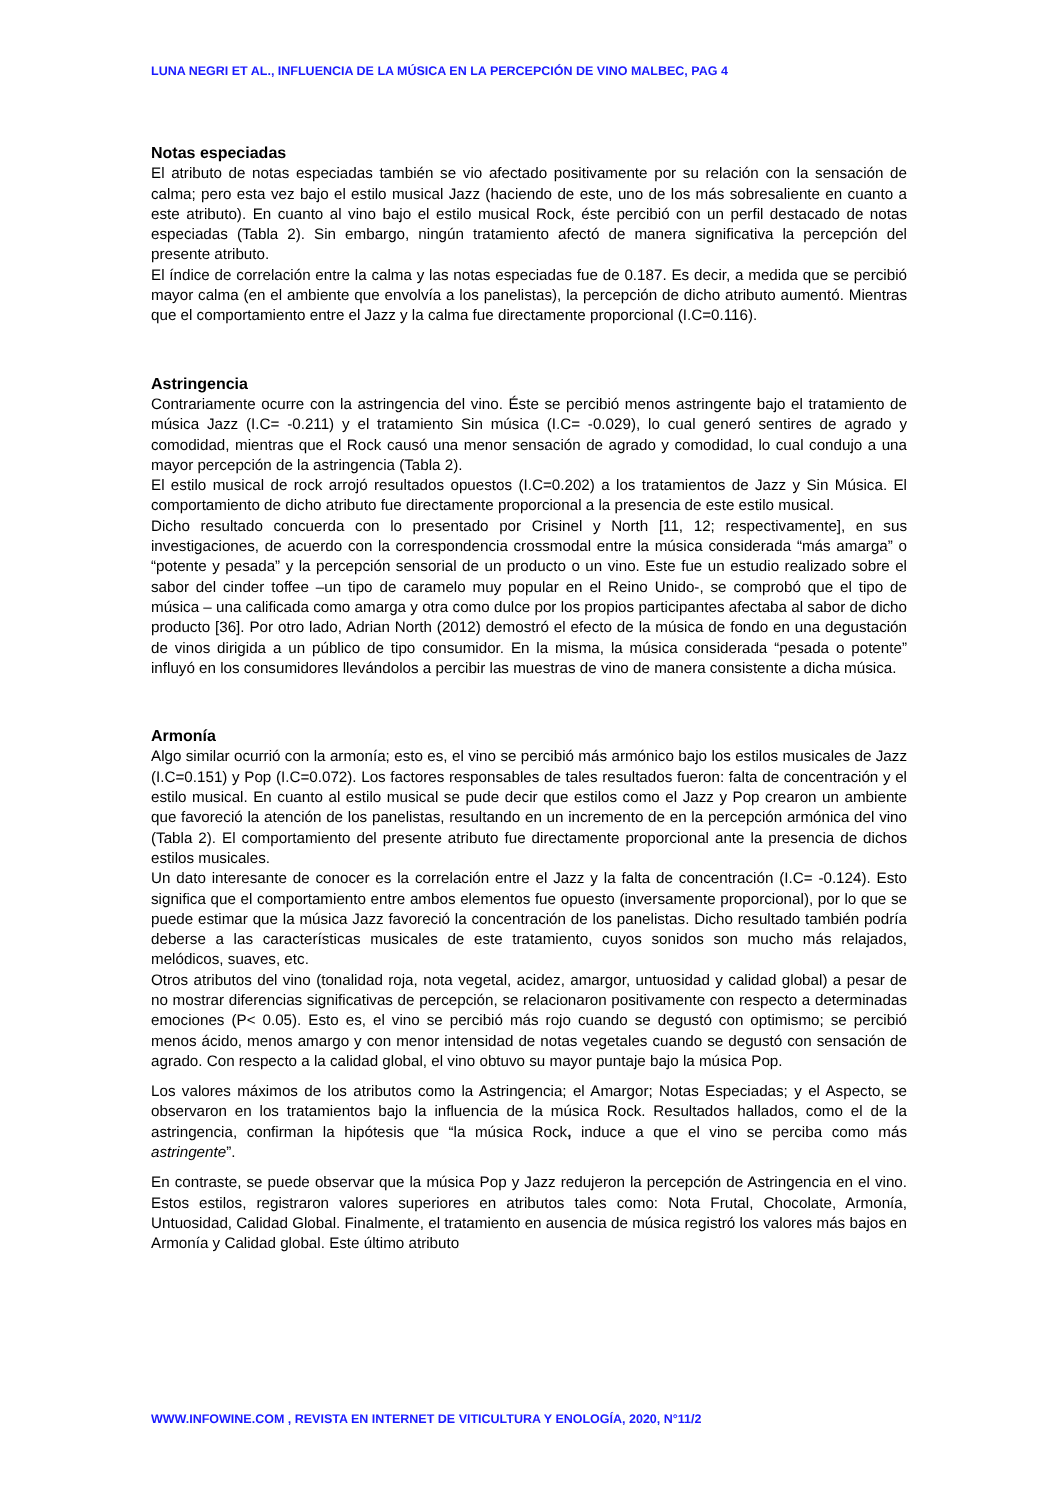LUNA NEGRI ET AL., INFLUENCIA DE LA MÚSICA EN LA PERCEPCIÓN DE VINO MALBEC, PAG 4
Notas especiadas
El atributo de notas especiadas también se vio afectado positivamente por su relación con la sensación de calma; pero esta vez bajo el estilo musical Jazz (haciendo de este, uno de los más sobresaliente en cuanto a este atributo). En cuanto al vino bajo el estilo musical Rock, éste percibió con un perfil destacado de notas especiadas (Tabla 2). Sin embargo, ningún tratamiento afectó de manera significativa la percepción del presente atributo.
El índice de correlación entre la calma y las notas especiadas fue de 0.187. Es decir, a medida que se percibió mayor calma (en el ambiente que envolvía a los panelistas), la percepción de dicho atributo aumentó. Mientras que el comportamiento entre el Jazz y la calma fue directamente proporcional (I.C=0.116).
Astringencia
Contrariamente ocurre con la astringencia del vino. Éste se percibió menos astringente bajo el tratamiento de música Jazz (I.C= -0.211) y el tratamiento Sin música (I.C= -0.029), lo cual generó sentires de agrado y comodidad, mientras que el Rock causó una menor sensación de agrado y comodidad, lo cual condujo a una mayor percepción de la astringencia (Tabla 2).
El estilo musical de rock arrojó resultados opuestos (I.C=0.202) a los tratamientos de Jazz y Sin Música. El comportamiento de dicho atributo fue directamente proporcional a la presencia de este estilo musical.
Dicho resultado concuerda con lo presentado por Crisinel y North [11, 12; respectivamente], en sus investigaciones, de acuerdo con la correspondencia crossmodal entre la música considerada “más amarga” o “potente y pesada” y la percepción sensorial de un producto o un vino. Este fue un estudio realizado sobre el sabor del cinder toffee –un tipo de caramelo muy popular en el Reino Unido-, se comprobó que el tipo de música – una calificada como amarga y otra como dulce por los propios participantes afectaba al sabor de dicho producto [36]. Por otro lado, Adrian North (2012) demostró el efecto de la música de fondo en una degustación de vinos dirigida a un público de tipo consumidor. En la misma, la música considerada “pesada o potente” influyó en los consumidores llevándolos a percibir las muestras de vino de manera consistente a dicha música.
Armonía
Algo similar ocurrió con la armonía; esto es, el vino se percibió más armónico bajo los estilos musicales de Jazz (I.C=0.151) y Pop (I.C=0.072). Los factores responsables de tales resultados fueron: falta de concentración y el estilo musical. En cuanto al estilo musical se pude decir que estilos como el Jazz y Pop crearon un ambiente que favoreció la atención de los panelistas, resultando en un incremento de en la percepción armónica del vino (Tabla 2). El comportamiento del presente atributo fue directamente proporcional ante la presencia de dichos estilos musicales.
Un dato interesante de conocer es la correlación entre el Jazz y la falta de concentración (I.C= -0.124). Esto significa que el comportamiento entre ambos elementos fue opuesto (inversamente proporcional), por lo que se puede estimar que la música Jazz favoreció la concentración de los panelistas. Dicho resultado también podría deberse a las características musicales de este tratamiento, cuyos sonidos son mucho más relajados, melódicos, suaves, etc.
Otros atributos del vino (tonalidad roja, nota vegetal, acidez, amargor, untuosidad y calidad global) a pesar de no mostrar diferencias significativas de percepción, se relacionaron positivamente con respecto a determinadas emociones (P< 0.05). Esto es, el vino se percibió más rojo cuando se degustó con optimismo; se percibió menos ácido, menos amargo y con menor intensidad de notas vegetales cuando se degustó con sensación de agrado. Con respecto a la calidad global, el vino obtuvo su mayor puntaje bajo la música Pop.
Los valores máximos de los atributos como la Astringencia; el Amargor; Notas Especiadas; y el Aspecto, se observaron en los tratamientos bajo la influencia de la música Rock. Resultados hallados, como el de la astringencia, confirman la hipótesis que “la música Rock, induce a que el vino se perciba como más astringente”.
En contraste, se puede observar que la música Pop y Jazz redujeron la percepción de Astringencia en el vino. Estos estilos, registraron valores superiores en atributos tales como: Nota Frutal, Chocolate, Armonía, Untuosidad, Calidad Global. Finalmente, el tratamiento en ausencia de música registró los valores más bajos en Armonía y Calidad global. Este último atributo
WWW.INFOWINE.COM , REVISTA EN INTERNET DE VITICULTURA Y ENOLOGÍA, 2020, N°11/2